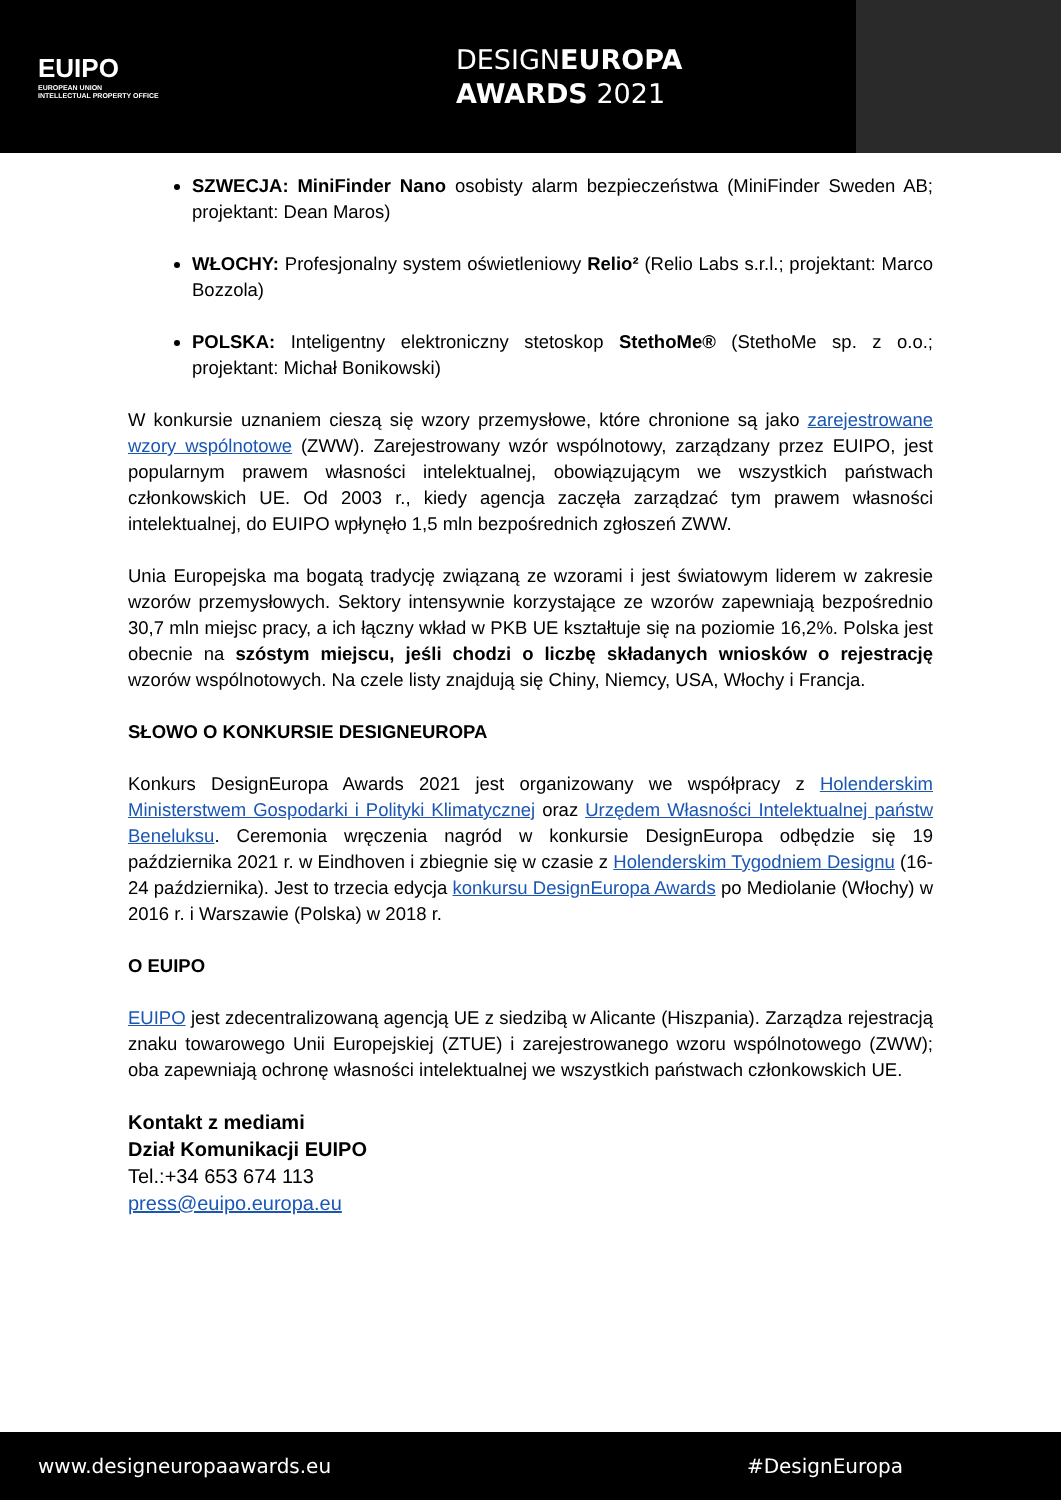EUIPO
EUROPEAN UNION
INTELLECTUAL PROPERTY OFFICE
DESIGNEUROPA
AWARDS 2021
SZWECJA: MiniFinder Nano osobisty alarm bezpieczeństwa (MiniFinder Sweden AB; projektant: Dean Maros)
WŁOCHY: Profesjonalny system oświetleniowy Relio² (Relio Labs s.r.l.; projektant: Marco Bozzola)
POLSKA: Inteligentny elektroniczny stetoskop StethoMe® (StethoMe sp. z o.o.; projektant: Michał Bonikowski)
W konkursie uznaniem cieszą się wzory przemysłowe, które chronione są jako zarejestrowane wzory wspólnotowe (ZWW). Zarejestrowany wzór wspólnotowy, zarządzany przez EUIPO, jest popularnym prawem własności intelektualnej, obowiązującym we wszystkich państwach członkowskich UE. Od 2003 r., kiedy agencja zaczęła zarządzać tym prawem własności intelektualnej, do EUIPO wpłynęło 1,5 mln bezpośrednich zgłoszeń ZWW.
Unia Europejska ma bogatą tradycję związaną ze wzorami i jest światowym liderem w zakresie wzorów przemysłowych. Sektory intensywnie korzystające ze wzorów zapewniają bezpośrednio 30,7 mln miejsc pracy, a ich łączny wkład w PKB UE kształtuje się na poziomie 16,2%. Polska jest obecnie na szóstym miejscu, jeśli chodzi o liczbę składanych wniosków o rejestrację wzorów wspólnotowych. Na czele listy znajdują się Chiny, Niemcy, USA, Włochy i Francja.
SŁOWO O KONKURSIE DESIGNEUROPA
Konkurs DesignEuropa Awards 2021 jest organizowany we współpracy z Holenderskim Ministerstwem Gospodarki i Polityki Klimatycznej oraz Urzędem Własności Intelektualnej państw Beneluksu. Ceremonia wręczenia nagród w konkursie DesignEuropa odbędzie się 19 października 2021 r. w Eindhoven i zbiegnie się w czasie z Holenderskim Tygodniem Designu (16-24 października). Jest to trzecia edycja konkursu DesignEuropa Awards po Mediolanie (Włochy) w 2016 r. i Warszawie (Polska) w 2018 r.
O EUIPO
EUIPO jest zdecentralizowaną agencją UE z siedzibą w Alicante (Hiszpania). Zarządza rejestracją znaku towarowego Unii Europejskiej (ZTUE) i zarejestrowanego wzoru wspólnotowego (ZWW); oba zapewniają ochronę własności intelektualnej we wszystkich państwach członkowskich UE.
Kontakt z mediami
Dział Komunikacji EUIPO
Tel.:+34 653 674 113
press@euipo.europa.eu
www.designeuropaawards.eu #DesignEuropa